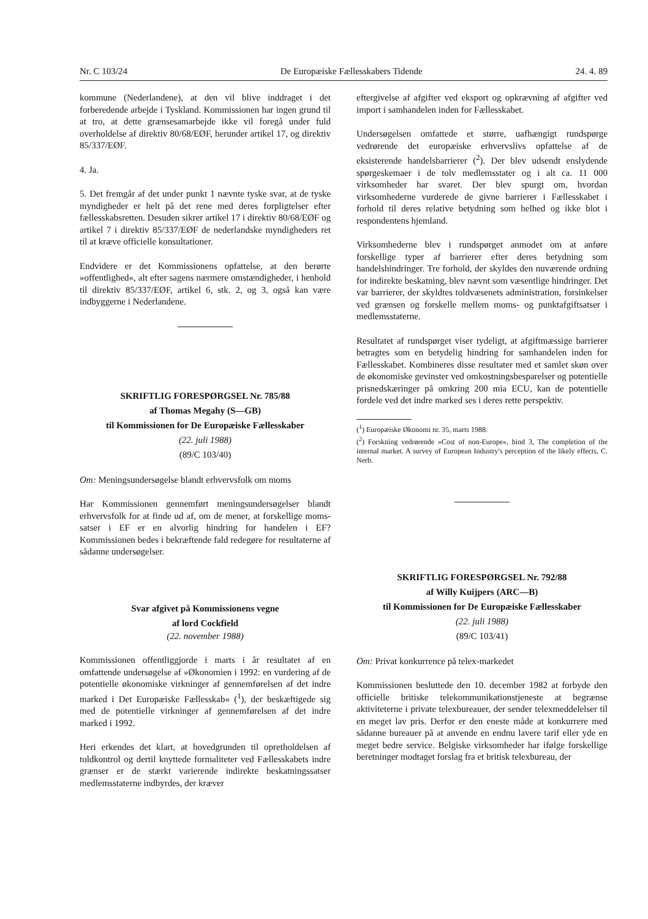Nr. C 103/24 De Europæiske Fællesskabers Tidende 24. 4. 89
kommune (Nederlandene), at den vil blive inddraget i det forberedende arbejde i Tyskland. Kommissionen har ingen grund til at tro, at dette grænsesamarbejde ikke vil foregå under fuld overholdelse af direktiv 80/68/EØF, herunder artikel 17, og direktiv 85/337/EØF.
4. Ja.
5. Det fremgår af det under punkt 1 nævnte tyske svar, at de tyske myndigheder er helt på det rene med deres forpligtelser efter fællesskabsretten. Desuden sikrer artikel 17 i direktiv 80/68/EØF og artikel 7 i direktiv 85/337/EØF de nederlandske myndigheders ret til at kræve officielle konsultationer.
Endvidere er det Kommissionens opfattelse, at den berørte »offentlighed«, alt efter sagens nærmere omstændigheder, i henhold til direktiv 85/337/EØF, artikel 6, stk. 2, og 3, også kan være indbyggerne i Nederlandene.
SKRIFTLIG FORESPØRGSEL Nr. 785/88
af Thomas Megahy (S—GB)
til Kommissionen for De Europæiske Fællesskaber
(22. juli 1988)
(89/C 103/40)
Om: Meningsundersøgelse blandt erhvervsfolk om moms
Har Kommissionen gennemført meningsundersøgelser blandt erhvervsfolk for at finde ud af, om de mener, at forskellige moms-satser i EF er en alvorlig hindring for handelen i EF? Kommissionen bedes i bekræftende fald redegøre for resultaterne af sådanne undersøgelser.
Svar afgivet på Kommissionens vegne
af lord Cockfield
(22. november 1988)
Kommissionen offentliggjorde i marts i år resultatet af en omfattende undersøgelse af »Økonomien i 1992: en vurdering af de potentielle økonomiske virkninger af gennemførelsen af det indre marked i Det Europæiske Fællesskab« (<sup>1</sup>), der beskæftigede sig med de potentielle virkninger af gennemførelsen af det indre marked i 1992.
Heri erkendes det klart, at hovedgrunden til opretholdelsen af toldkontrol og dertil knyttede formaliteter ved Fællesskabets indre grænser er de stærkt varierende indirekte beskatningssatser medlemsstaterne indbyrdes, der kræver
eftergivelse af afgifter ved eksport og opkrævning af afgifter ved import i samhandelen inden for Fællesskabet.
Undersøgelsen omfattede et større, uafhængigt rundspørge vedrørende det europæiske erhvervslivs opfattelse af de eksisterende handelsbarrierer (<sup>2</sup>). Der blev udsendt enslydende spørgeskemaer i de tolv medlemsstater og i alt ca. 11 000 virksomheder har svaret. Der blev spurgt om, hvordan virksomhederne vurderede de givne barrierer i Fællesskabet i forhold til deres relative betydning som helhed og ikke blot i respondentens hjemland.
Virksomhederne blev i rundspørget anmodet om at anføre forskellige typer af barrierer efter deres betydning som handelshindringer. Tre forhold, der skyldes den nuværende ordning for indirekte beskatning, blev nævnt som væsentlige hindringer. Det var barrierer, der skyldtes toldvæsenets administration, forsinkelser ved grænsen og forskelle mellem moms- og punktafgiftsatser i medlemsstaterne.
Resultatet af rundspørget viser tydeligt, at afgiftmæssige barrierer betragtes som en betydelig hindring for samhandelen inden for Fællesskabet. Kombineres disse resultater med et samlet skøn over de økonomiske gevinster ved omkostningsbesparelser og potentielle prisnedskæringer på omkring 200 mia ECU, kan de potentielle fordele ved det indre marked ses i deres rette perspektiv.
(<sup>1</sup>) Europæiske Økonomi nr. 35, marts 1988.
(<sup>2</sup>) Forskning vedrørende »Cost of non-Europe«, bind 3, The completion of the internal market. A survey of European Industry's perception of the likely effects, C. Nerb.
SKRIFTLIG FORESPØRGSEL Nr. 792/88
af Willy Kuijpers (ARC—B)
til Kommissionen for De Europæiske Fællesskaber
(22. juli 1988)
(89/C 103/41)
Om: Privat konkurrence på telex-markedet
Kommissionen besluttede den 10. december 1982 at forbyde den officielle britiske telekommunikationstjeneste at begrænse aktiviteterne i private telexbureauer, der sender telexmeddelelser til en meget lav pris. Derfor er den eneste måde at konkurrere med sådanne bureauer på at anvende en endnu lavere tarif eller yde en meget bedre service. Belgiske virksomheder har ifølge forskellige beretninger modtaget forslag fra et britisk telexbureau, der